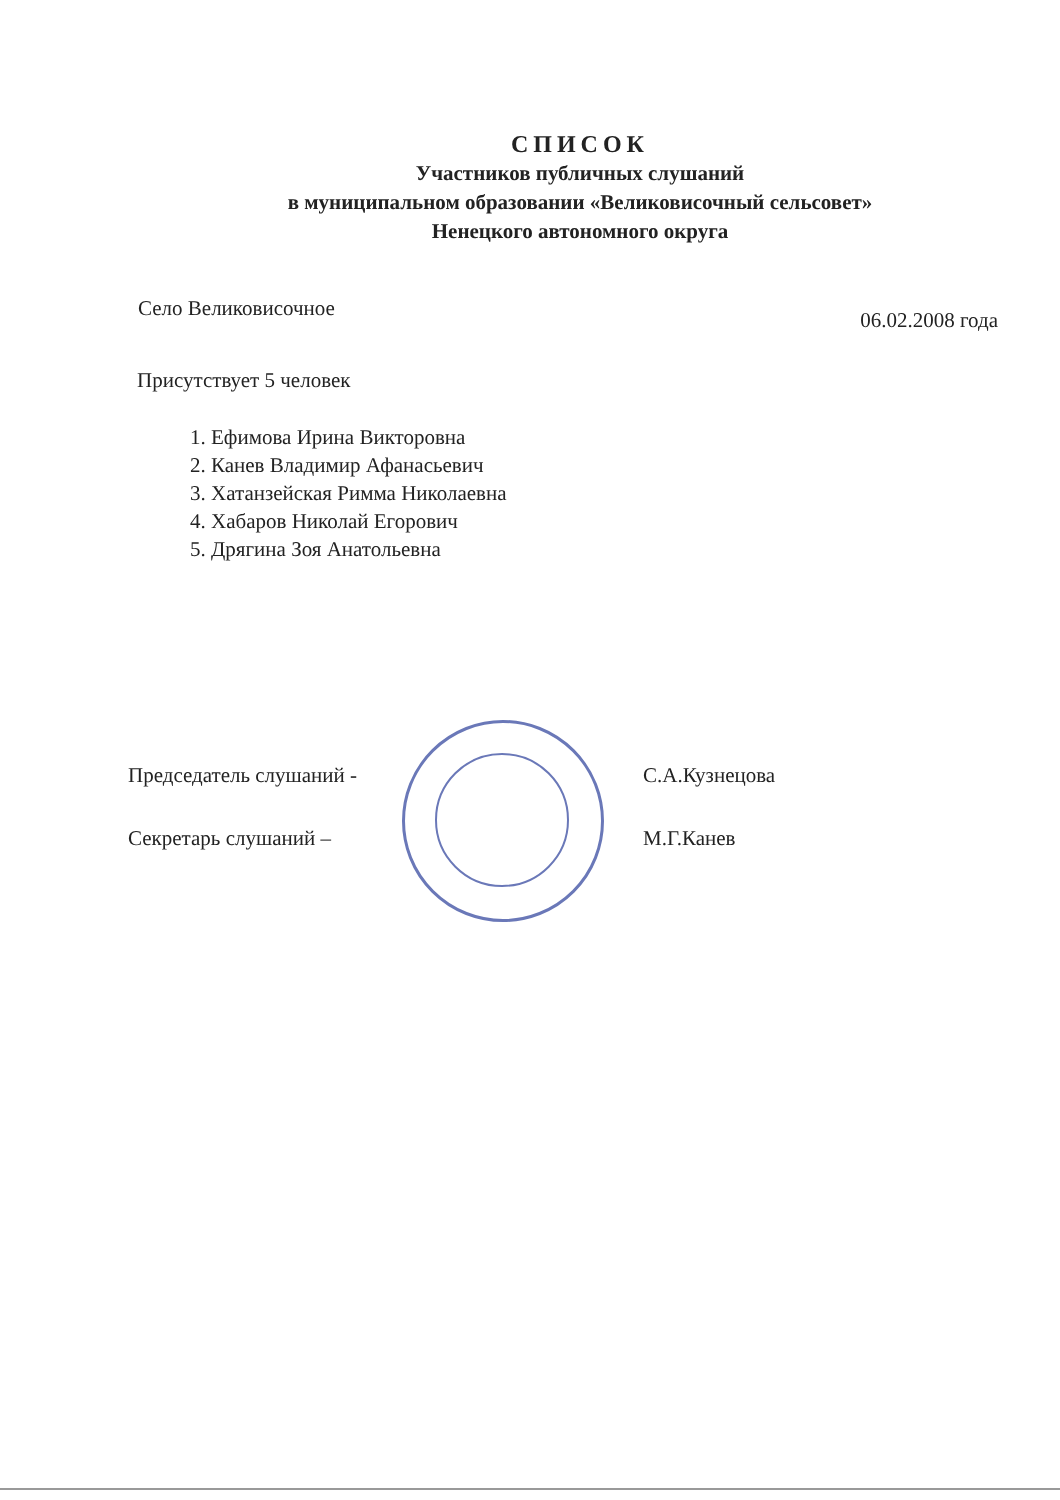СПИСОК
Участников публичных слушаний
в муниципальном образовании «Великовисочный сельсовет»
Ненецкого автономного округа
Село Великовисочное 06.02.2008 года
Присутствует 5 человек
1. Ефимова Ирина Викторовна
2. Канев Владимир Афанасьевич
3. Хатанзейская Римма Николаевна
4. Хабаров Николай Егорович
5. Дрягина Зоя Анатольевна
Председатель слушаний - С.А.Кузнецова
Секретарь слушаний – М.Г.Канев